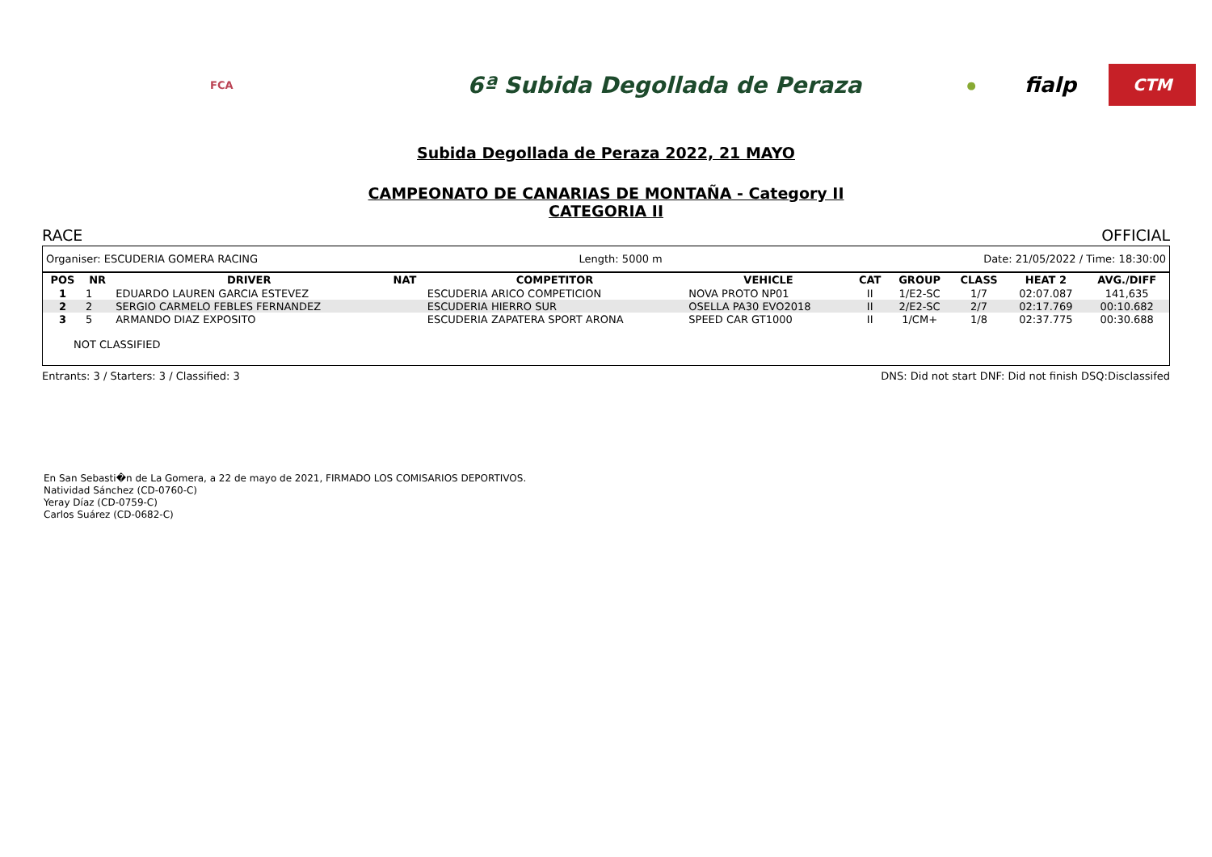FCA
6ª Subida Degollada de Peraza
●
fialp
CTM
Subida Degollada de Peraza 2022, 21 MAYO
CAMPEONATO DE CANARIAS DE MONTAÑA - Category II
CATEGORIA II
RACE OFFICIAL
Organiser: ESCUDERIA GOMERA RACING Length: 5000 m Date: 21/05/2022 / Time: 18:30:00
| POS | NR | DRIVER | NAT | COMPETITOR | VEHICLE | CAT | GROUP | CLASS | HEAT 2 | AVG./DIFF |
| --- | --- | --- | --- | --- | --- | --- | --- | --- | --- | --- |
| 1 | 1 | EDUARDO LAUREN GARCIA ESTEVEZ | | ESCUDERIA ARICO COMPETICION | NOVA PROTO NP01 | II | 1/E2-SC | 1/7 | 02:07.087 | 141,635 |
| 2 | 2 | SERGIO CARMELO FEBLES FERNANDEZ | | ESCUDERIA HIERRO SUR | OSELLA PA30 EVO2018 | II | 2/E2-SC | 2/7 | 02:17.769 | 00:10.682 |
| 3 | 5 | ARMANDO DIAZ EXPOSITO | | ESCUDERIA ZAPATERA SPORT ARONA | SPEED CAR GT1000 | II | 1/CM+ | 1/8 | 02:37.775 | 00:30.688 |
NOT CLASSIFIED
Entrants: 3 / Starters: 3 / Classified: 3 DNS: Did not start DNF: Did not finish DSQ:Disclassifed
En San Sebasti�n de La Gomera, a 22 de mayo de 2021, FIRMADO LOS COMISARIOS DEPORTIVOS.
Natividad Sánchez (CD-0760-C)
Yeray Díaz (CD-0759-C)
Carlos Suárez (CD-0682-C)